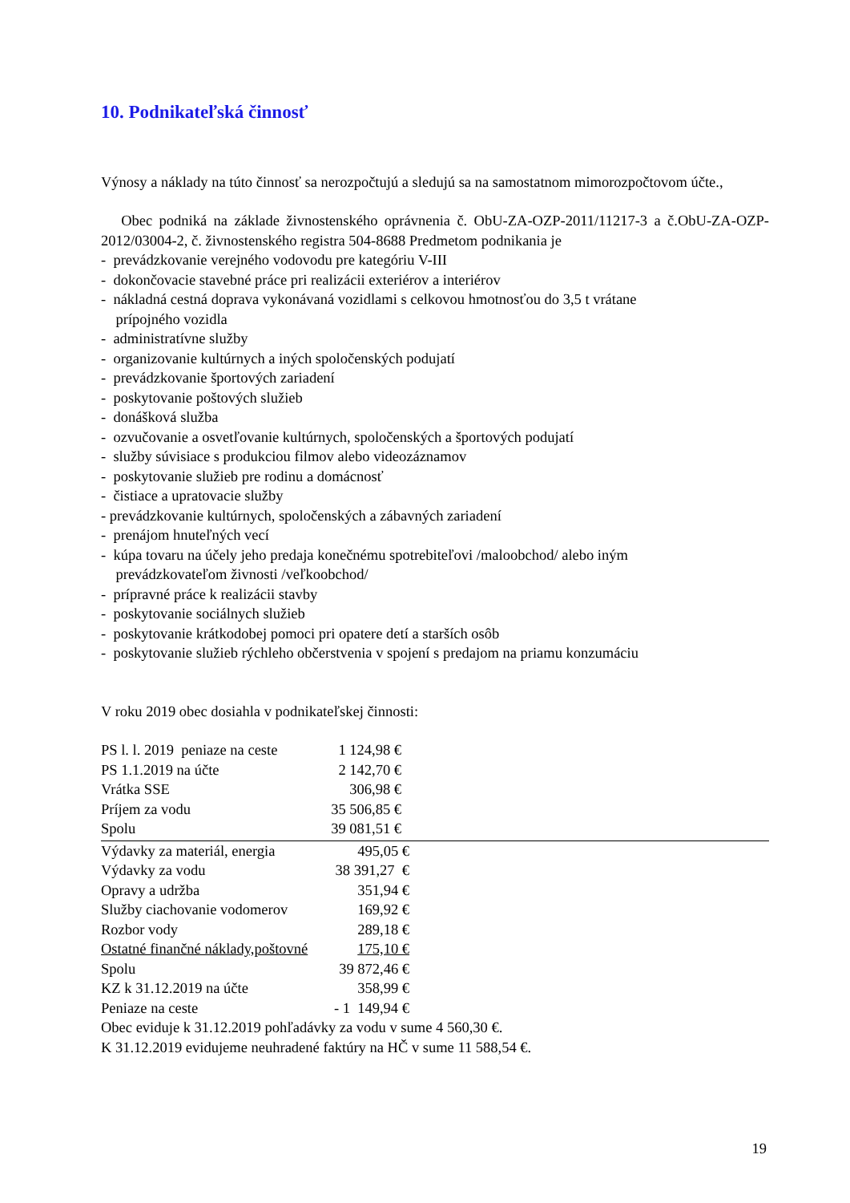10. Podnikateľská činnosť
Výnosy a náklady na túto činnosť sa nerozpočtujú a sledujú sa na samostatnom mimorozpočtovom účte.,
Obec podniká na základe živnostenského oprávnenia č. ObU-ZA-OZP-2011/11217-3 a č.ObU-ZA-OZP-2012/03004-2, č. živnostenského registra 504-8688 Predmetom podnikania je
- prevádzkovanie verejného vodovodu pre kategóriu V-III
- dokončovacie stavebné práce pri realizácii exteriérov a interiérov
- nákladná cestná doprava vykonávaná vozidlami s celkovou hmotnosťou do 3,5 t vrátane
prípojného vozidla
- administratívne služby
- organizovanie kultúrnych a iných spoločenských podujatí
- prevádzkovanie športových zariadení
- poskytovanie poštových služieb
- donášková služba
- ozvučovanie a osvetľovanie kultúrnych, spoločenských a športových podujatí
- služby súvisiace s produkciou filmov alebo videozáznamov
- poskytovanie služieb pre rodinu a domácnosť
- čistiace a upratovacie služby
- prevádzkovanie kultúrnych, spoločenských a zábavných zariadení
- prenájom hnuteľných vecí
- kúpa tovaru na účely jeho predaja konečnému spotrebiteľovi /maloobchod/ alebo iným
prevádzkovateľom živnosti /veľkoobchod/
- prípravné práce k realizácii stavby
- poskytovanie sociálnych služieb
- poskytovanie krátkodobej pomoci pri opatere detí a starších osôb
- poskytovanie služieb rýchleho občerstvenia v spojení s predajom na priamu konzumáciu
V roku 2019 obec dosiahla v podnikateľskej činnosti:
| PS l. l. 2019 peniaze na ceste | 1 124,98 € |
| PS 1.1.2019 na účte | 2 142,70 € |
| Vrátka SSE | 306,98 € |
| Príjem za vodu | 35 506,85 € |
| Spolu | 39 081,51 € |
| Výdavky za materiál, energia | 495,05 € |
| Výdavky za vodu | 38 391,27 € |
| Opravy a udržba | 351,94 € |
| Služby ciachovanie vodomerov | 169,92 € |
| Rozbor vody | 289,18 € |
| Ostatné finančné náklady,poštovné | 175,10 € |
| Spolu | 39 872,46 € |
| KZ k 31.12.2019 na účte | 358,99 € |
| Peniaze na ceste | - 1 149,94 € |
Obec eviduje k 31.12.2019 pohľadávky za vodu v sume 4 560,30 €.
K 31.12.2019 evidujeme neuhradené faktúry na HČ v sume 11 588,54 €.
19